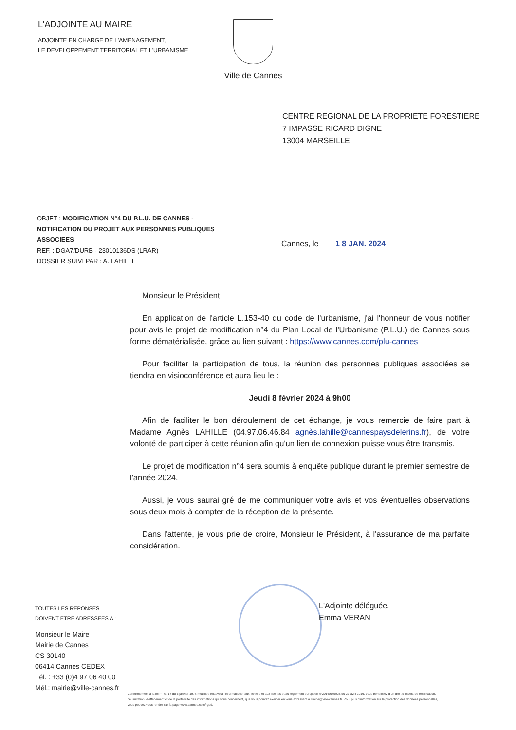L'ADJOINTE AU MAIRE
ADJOINTE EN CHARGE DE L'AMENAGEMENT,
LE DEVELOPPEMENT TERRITORIAL ET L'URBANISME
Ville de Cannes
CENTRE REGIONAL DE LA PROPRIETE FORESTIERE
7 IMPASSE RICARD DIGNE
13004 MARSEILLE
OBJET : MODIFICATION N°4 DU P.L.U. DE CANNES - NOTIFICATION DU PROJET AUX PERSONNES PUBLIQUES ASSOCIEES
REF. : DGA7/DURB - 23010136DS (LRAR)
DOSSIER SUIVI PAR : A. LAHILLE
Cannes, le 1 8 JAN. 2024
Monsieur le Président,
En application de l'article L.153-40 du code de l'urbanisme, j'ai l'honneur de vous notifier pour avis le projet de modification n°4 du Plan Local de l'Urbanisme (P.L.U.) de Cannes sous forme dématérialisée, grâce au lien suivant : https://www.cannes.com/plu-cannes
Pour faciliter la participation de tous, la réunion des personnes publiques associées se tiendra en visioconférence et aura lieu le :
Jeudi 8 février 2024 à 9h00
Afin de faciliter le bon déroulement de cet échange, je vous remercie de faire part à Madame Agnès LAHILLE (04.97.06.46.84 agnès.lahille@cannespaysdelerins.fr), de votre volonté de participer à cette réunion afin qu'un lien de connexion puisse vous être transmis.
Le projet de modification n°4 sera soumis à enquête publique durant le premier semestre de l'année 2024.
Aussi, je vous saurai gré de me communiquer votre avis et vos éventuelles observations sous deux mois à compter de la réception de la présente.
Dans l'attente, je vous prie de croire, Monsieur le Président, à l'assurance de ma parfaite considération.
L'Adjointe déléguée,
Emma VERAN
TOUTES LES REPONSES
DOIVENT ETRE ADRESSEES A :
Monsieur le Maire
Mairie de Cannes
CS 30140
06414 Cannes CEDEX
Tél. : +33 (0)4 97 06 40 00
Mél.: mairie@ville-cannes.fr
Conformément à la loi n° 78-17 du 6 janvier 1978 modifiée relative à l'informatique, aux fichiers et aux libertés et au règlement européen n°2016/679/UE du 27 avril 2016, vous bénéficiez d'un droit d'accès, de rectification, de limitation, d'effacement et de la portabilité des informations qui vous concernent, que vous pouvez exercer en vous adressant à mairie@ville-cannes.fr. Pour plus d'information sur la protection des données personnelles, vous pouvez vous rendre sur la page www.cannes.com/rgpd.